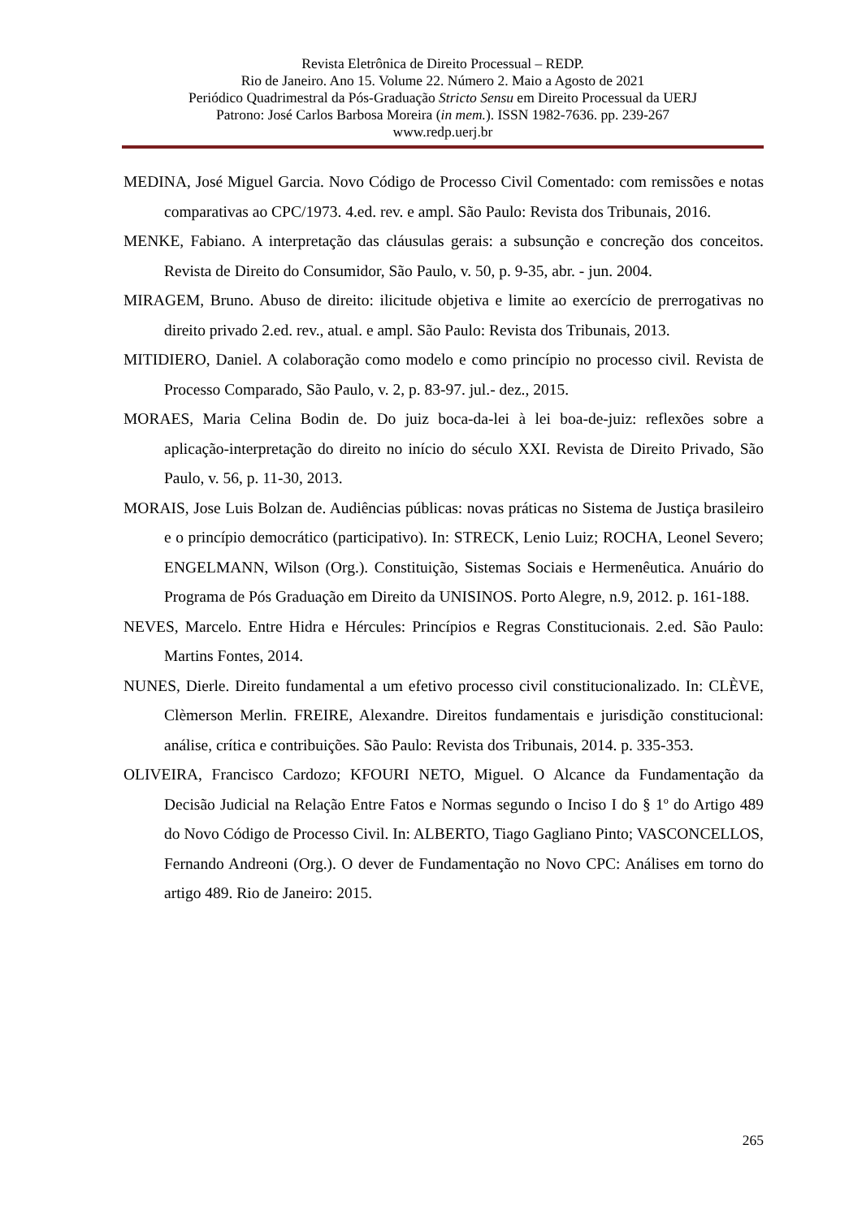Revista Eletrônica de Direito Processual – REDP.
Rio de Janeiro. Ano 15. Volume 22. Número 2. Maio a Agosto de 2021
Periódico Quadrimestral da Pós-Graduação Stricto Sensu em Direito Processual da UERJ
Patrono: José Carlos Barbosa Moreira (in mem.). ISSN 1982-7636. pp. 239-267
www.redp.uerj.br
MEDINA, José Miguel Garcia. Novo Código de Processo Civil Comentado: com remissões e notas comparativas ao CPC/1973. 4.ed. rev. e ampl. São Paulo: Revista dos Tribunais, 2016.
MENKE, Fabiano. A interpretação das cláusulas gerais: a subsunção e concreção dos conceitos. Revista de Direito do Consumidor, São Paulo, v. 50, p. 9-35, abr. - jun. 2004.
MIRAGEM, Bruno. Abuso de direito: ilicitude objetiva e limite ao exercício de prerrogativas no direito privado 2.ed. rev., atual. e ampl. São Paulo: Revista dos Tribunais, 2013.
MITIDIERO, Daniel. A colaboração como modelo e como princípio no processo civil. Revista de Processo Comparado, São Paulo, v. 2, p. 83-97. jul.- dez., 2015.
MORAES, Maria Celina Bodin de. Do juiz boca-da-lei à lei boa-de-juiz: reflexões sobre a aplicação-interpretação do direito no início do século XXI. Revista de Direito Privado, São Paulo, v. 56, p. 11-30, 2013.
MORAIS, Jose Luis Bolzan de. Audiências públicas: novas práticas no Sistema de Justiça brasileiro e o princípio democrático (participativo). In: STRECK, Lenio Luiz; ROCHA, Leonel Severo; ENGELMANN, Wilson (Org.). Constituição, Sistemas Sociais e Hermenêutica. Anuário do Programa de Pós Graduação em Direito da UNISINOS. Porto Alegre, n.9, 2012. p. 161-188.
NEVES, Marcelo. Entre Hidra e Hércules: Princípios e Regras Constitucionais. 2.ed. São Paulo: Martins Fontes, 2014.
NUNES, Dierle. Direito fundamental a um efetivo processo civil constitucionalizado. In: CLÈVE, Clèmerson Merlin. FREIRE, Alexandre. Direitos fundamentais e jurisdição constitucional: análise, crítica e contribuições. São Paulo: Revista dos Tribunais, 2014. p. 335-353.
OLIVEIRA, Francisco Cardozo; KFOURI NETO, Miguel. O Alcance da Fundamentação da Decisão Judicial na Relação Entre Fatos e Normas segundo o Inciso I do § 1º do Artigo 489 do Novo Código de Processo Civil. In: ALBERTO, Tiago Gagliano Pinto; VASCONCELLOS, Fernando Andreoni (Org.). O dever de Fundamentação no Novo CPC: Análises em torno do artigo 489. Rio de Janeiro: 2015.
265